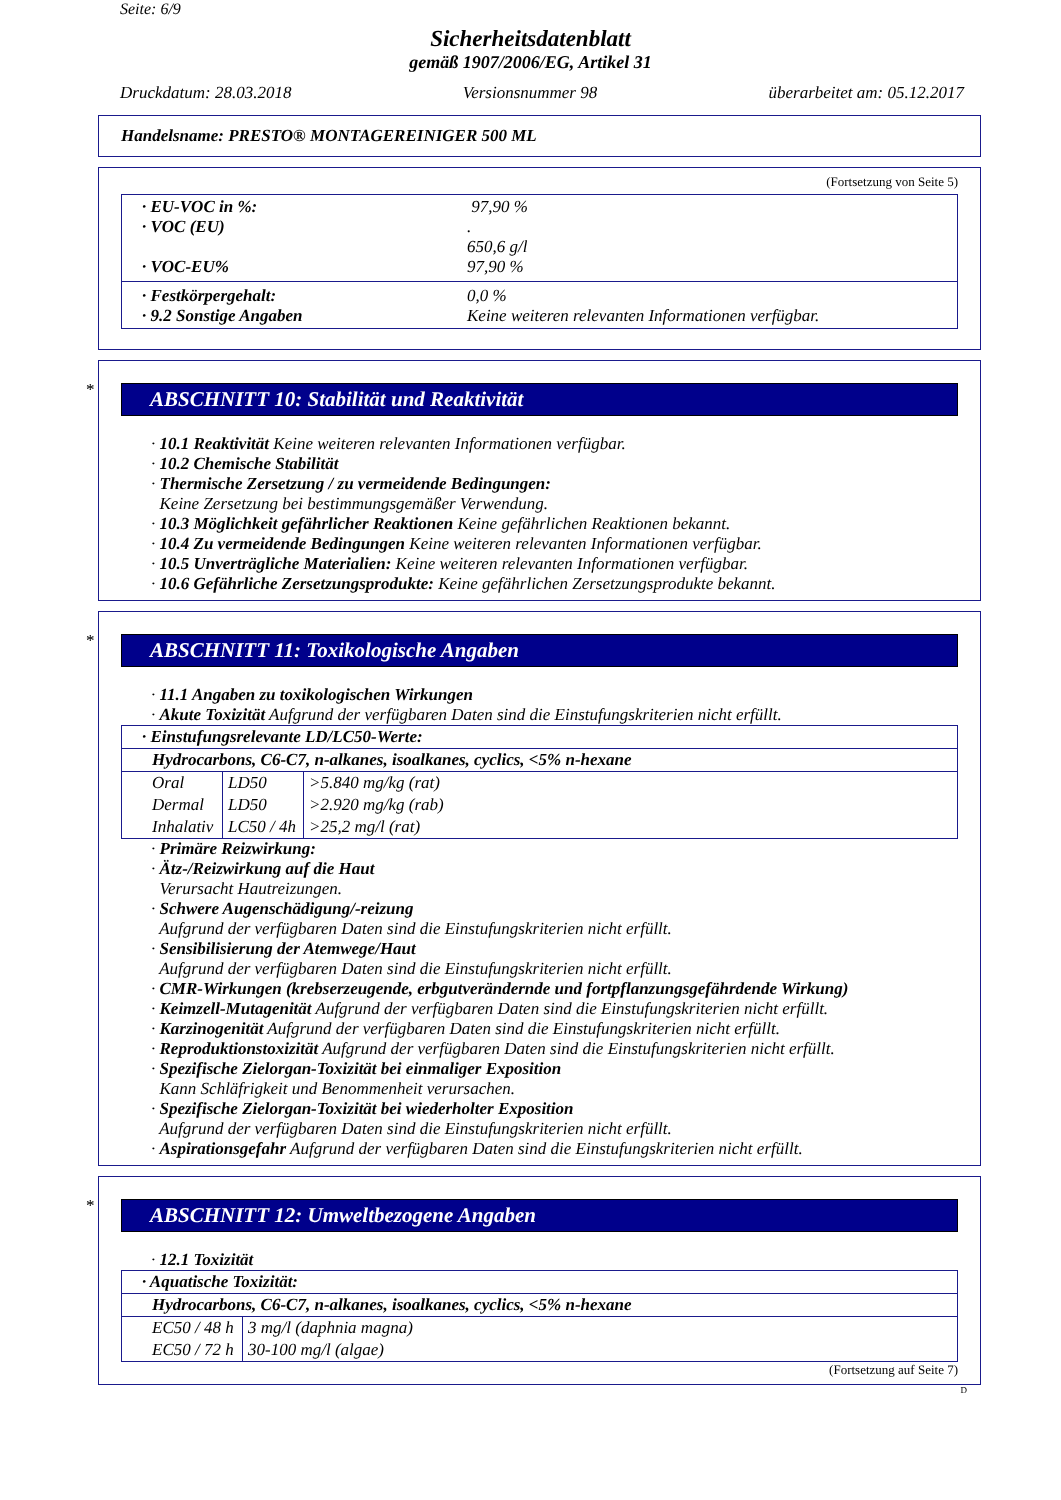Seite: 6/9
Sicherheitsdatenblatt
gemäß 1907/2006/EG, Artikel 31
Druckdatum: 28.03.2018 Versionsnummer 98 überarbeitet am: 05.12.2017
Handelsname: PRESTO® MONTAGEREINIGER 500 ML
(Fortsetzung von Seite 5)
· EU-VOC in %: 97,90 %
· VOC (EU).
650,6 g/l
· VOC-EU% 97,90 %
· Festkörpergehalt: 0,0 %
· 9.2 Sonstige Angaben Keine weiteren relevanten Informationen verfügbar.
*
ABSCHNITT 10: Stabilität und Reaktivität
· 10.1 Reaktivität Keine weiteren relevanten Informationen verfügbar.
· 10.2 Chemische Stabilität
· Thermische Zersetzung / zu vermeidende Bedingungen:
Keine Zersetzung bei bestimmungsgemäßer Verwendung.
· 10.3 Möglichkeit gefährlicher Reaktionen Keine gefährlichen Reaktionen bekannt.
· 10.4 Zu vermeidende Bedingungen Keine weiteren relevanten Informationen verfügbar.
· 10.5 Unverträgliche Materialien: Keine weiteren relevanten Informationen verfügbar.
· 10.6 Gefährliche Zersetzungsprodukte: Keine gefährlichen Zersetzungsprodukte bekannt.
*
ABSCHNITT 11: Toxikologische Angaben
· 11.1 Angaben zu toxikologischen Wirkungen
· Akute Toxizität Aufgrund der verfügbaren Daten sind die Einstufungskriterien nicht erfüllt.
| · Einstufungsrelevante LD/LC50-Werte: | | |
| Hydrocarbons, C6-C7, n-alkanes, isoalkanes, cyclics, <5% n-hexane | | |
| Oral | LD50 | >5.840 mg/kg (rat) |
| Dermal | LD50 | >2.920 mg/kg (rab) |
| Inhalativ | LC50 / 4h | >25,2 mg/l (rat) |
· Primäre Reizwirkung:
· Ätz-/Reizwirkung auf die Haut
Verursacht Hautreizungen.
· Schwere Augenschädigung/-reizung
Aufgrund der verfügbaren Daten sind die Einstufungskriterien nicht erfüllt.
· Sensibilisierung der Atemwege/Haut
Aufgrund der verfügbaren Daten sind die Einstufungskriterien nicht erfüllt.
· CMR-Wirkungen (krebserzeugende, erbgutverändernde und fortpflanzungsgefährdende Wirkung)
· Keimzell-Mutagenität Aufgrund der verfügbaren Daten sind die Einstufungskriterien nicht erfüllt.
· Karzinogenität Aufgrund der verfügbaren Daten sind die Einstufungskriterien nicht erfüllt.
· Reproduktionstoxizität Aufgrund der verfügbaren Daten sind die Einstufungskriterien nicht erfüllt.
· Spezifische Zielorgan-Toxizität bei einmaliger Exposition
Kann Schläfrigkeit und Benommenheit verursachen.
· Spezifische Zielorgan-Toxizität bei wiederholter Exposition
Aufgrund der verfügbaren Daten sind die Einstufungskriterien nicht erfüllt.
· Aspirationsgefahr Aufgrund der verfügbaren Daten sind die Einstufungskriterien nicht erfüllt.
*
ABSCHNITT 12: Umweltbezogene Angaben
· 12.1 Toxizität
| · Aquatische Toxizität: | |
| Hydrocarbons, C6-C7, n-alkanes, isoalkanes, cyclics, <5% n-hexane | |
| EC50 / 48 h | 3 mg/l (daphnia magna) |
| EC50 / 72 h | 30-100 mg/l (algae) |
(Fortsetzung auf Seite 7)
D